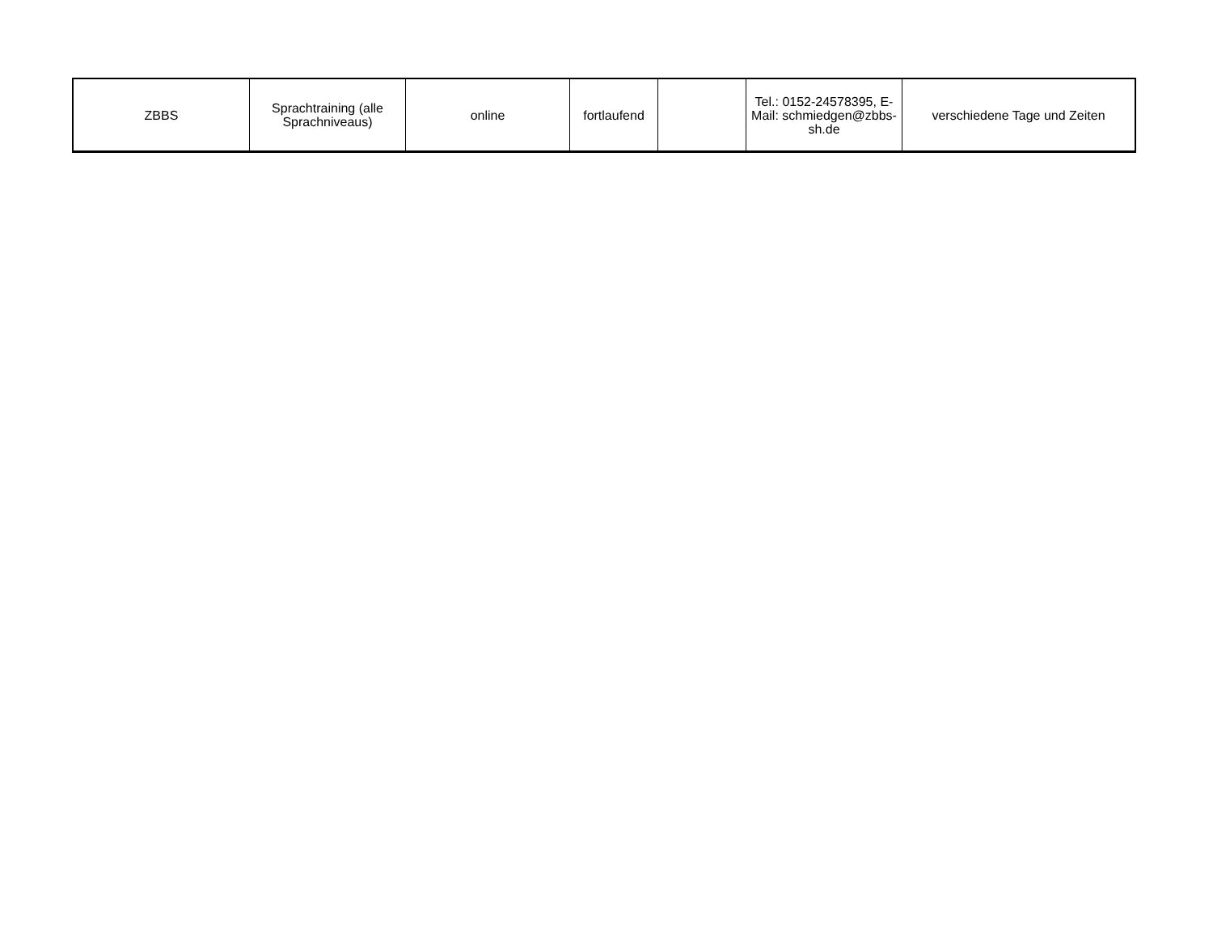| ZBBS | Sprachtraining (alle Sprachniveaus) | online | fortlaufend | | Tel.: 0152-24578395, E-Mail: schmiedgen@zbbs-sh.de | verschiedene Tage und Zeiten |